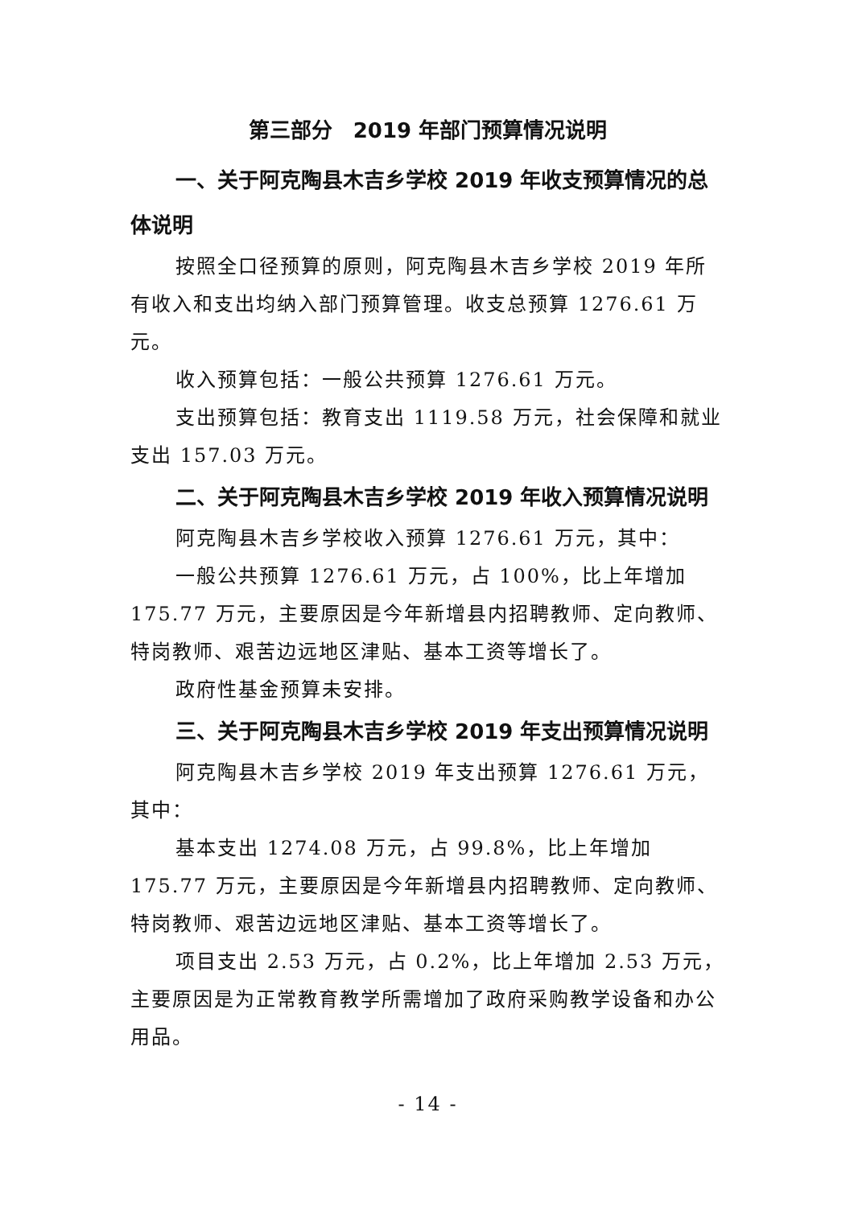第三部分　2019 年部门预算情况说明
一、关于阿克陶县木吉乡学校 2019 年收支预算情况的总体说明
按照全口径预算的原则，阿克陶县木吉乡学校 2019 年所有收入和支出均纳入部门预算管理。收支总预算 1276.61 万元。
收入预算包括：一般公共预算 1276.61 万元。
支出预算包括：教育支出 1119.58 万元，社会保障和就业支出 157.03 万元。
二、关于阿克陶县木吉乡学校 2019 年收入预算情况说明
阿克陶县木吉乡学校收入预算 1276.61 万元，其中：
一般公共预算 1276.61 万元，占 100%，比上年增加 175.77 万元，主要原因是今年新增县内招聘教师、定向教师、特岗教师、艰苦边远地区津贴、基本工资等增长了。
政府性基金预算未安排。
三、关于阿克陶县木吉乡学校 2019 年支出预算情况说明
阿克陶县木吉乡学校 2019 年支出预算 1276.61 万元，其中：
基本支出 1274.08 万元，占 99.8%，比上年增加 175.77 万元，主要原因是今年新增县内招聘教师、定向教师、特岗教师、艰苦边远地区津贴、基本工资等增长了。
项目支出 2.53 万元，占 0.2%，比上年增加 2.53 万元，主要原因是为正常教育教学所需增加了政府采购教学设备和办公用品。
- 14 -